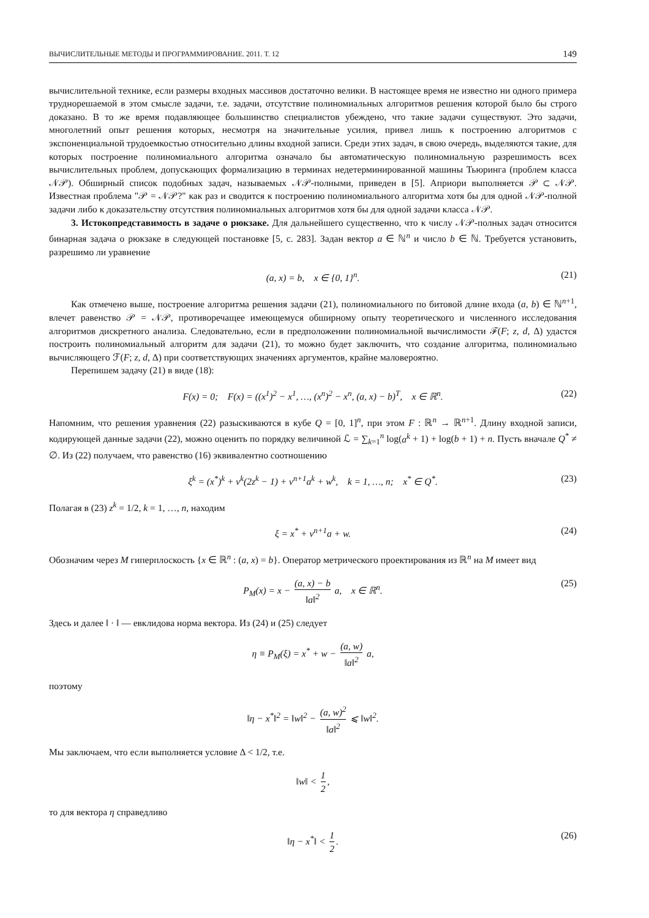ВЫЧИСЛИТЕЛЬНЫЕ МЕТОДЫ И ПРОГРАММИРОВАНИЕ. 2011. Т. 12 149
вычислительной технике, если размеры входных массивов достаточно велики. В настоящее время не известно ни одного примера труднорешаемой в этом смысле задачи, т.е. задачи, отсутствие полиномиальных алгоритмов решения которой было бы строго доказано. В то же время подавляющее большинство специалистов убеждено, что такие задачи существуют. Это задачи, многолетний опыт решения которых, несмотря на значительные усилия, привел лишь к построению алгоритмов с экспоненциальной трудоемкостью относительно длины входной записи. Среди этих задач, в свою очередь, выделяются такие, для которых построение полиномиального алгоритма означало бы автоматическую полиномиальную разрешимость всех вычислительных проблем, допускающих формализацию в терминах недетерминированной машины Тьюринга (проблем класса 𝒩𝒫). Обширный список подобных задач, называемых 𝒩𝒫-полными, приведен в [5]. Априори выполняется 𝒫 ⊂ 𝒩𝒫. Известная проблема "𝒫 = 𝒩𝒫?" как раз и сводится к построению полиномиального алгоритма хотя бы для одной 𝒩𝒫-полной задачи либо к доказательству отсутствия полиномиальных алгоритмов хотя бы для одной задачи класса 𝒩𝒫.
3. Истокопредставимость в задаче о рюкзаке. Для дальнейшего существенно, что к числу 𝒩𝒫-полных задач относится бинарная задача о рюкзаке в следующей постановке [5, с. 283]. Задан вектор a ∈ ℕ<sup>n</sup> и число b ∈ ℕ. Требуется установить, разрешимо ли уравнение
(a, x) = b, x ∈ {0, 1}<sup>n</sup>. (21)
Как отмечено выше, построение алгоритма решения задачи (21), полиномиального по битовой длине входа (a, b) ∈ ℕ<sup>n+1</sup>, влечет равенство 𝒫 = 𝒩𝒫, противоречащее имеющемуся обширному опыту теоретического и численного исследования алгоритмов дискретного анализа. Следовательно, если в предположении полиномиальной вычислимости ℱ(F; z, d, Δ) удастся построить полиномиальный алгоритм для задачи (21), то можно будет заключить, что создание алгоритма, полиномиально вычисляющего ℱ(F; z, d, Δ) при соответствующих значениях аргументов, крайне маловероятно.
Перепишем задачу (21) в виде (18):
F(x) = 0; F(x) = ((x<sup>1</sup>)<sup>2</sup> − x<sup>1</sup>, …, (x<sup>n</sup>)<sup>2</sup> − x<sup>n</sup>, (a, x) − b)<sup>T</sup>, x ∈ ℝ<sup>n</sup>. (22)
Напомним, что решения уравнения (22) разыскиваются в кубе Q = [0, 1]<sup>n</sup>, при этом F : ℝ<sup>n</sup> → ℝ<sup>n+1</sup>. Длину входной записи, кодирующей данные задачи (22), можно оценить по порядку величиной ℒ = ∑<sub>k=1</sub><sup>n</sup> log(a<sup>k</sup> + 1) + log(b + 1) + n. Пусть вначале Q<sup>*</sup> ≠ ∅. Из (22) получаем, что равенство (16) эквивалентно соотношению
ξ<sup>k</sup> = (x<sup>*</sup>)<sup>k</sup> + v<sup>k</sup>(2z<sup>k</sup> − 1) + v<sup>n+1</sup>a<sup>k</sup> + w<sup>k</sup>, k = 1, …, n; x<sup>*</sup> ∈ Q<sup>*</sup>. (23)
Полагая в (23) z<sup>k</sup> = 1/2, k = 1, …, n, находим
ξ = x<sup>*</sup> + v<sup>n+1</sup>a + w. (24)
Обозначим через M гиперплоскость {x ∈ ℝ<sup>n</sup> : (a, x) = b}. Оператор метрического проектирования из ℝ<sup>n</sup> на M имеет вид
P<sub>M</sub>(x) = x − (a, x) − b ‖a‖<sup>2</sup> a, x ∈ ℝ<sup>n</sup>. (25)
Здесь и далее ‖ · ‖ — евклидова норма вектора. Из (24) и (25) следует
η ≡ P<sub>M</sub>(ξ) = x<sup>*</sup> + w − (a, w) ‖a‖<sup>2</sup> a,
поэтому
‖η − x<sup>*</sup>‖<sup>2</sup> = ‖w‖<sup>2</sup> − (a, w)<sup>2</sup> ‖a‖<sup>2</sup> ⩽ ‖w‖<sup>2</sup>.
Мы заключаем, что если выполняется условие Δ < 1/2, т.е.
‖w‖ < 1 2,
то для вектора η справедливо
‖η − x<sup>*</sup>‖ < 1 2. (26)